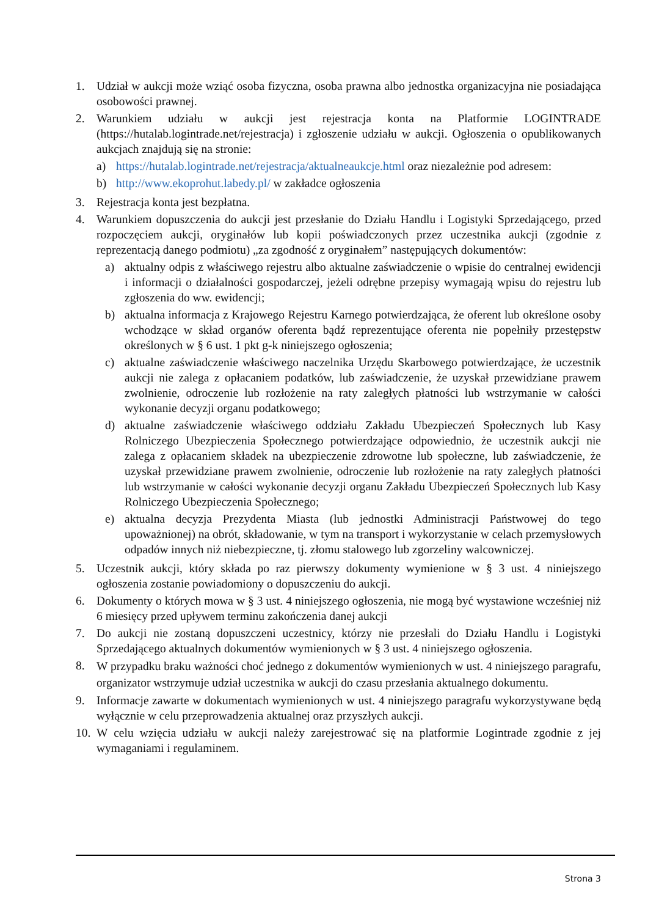1. Udział w aukcji może wziąć osoba fizyczna, osoba prawna albo jednostka organizacyjna nie posiadająca osobowości prawnej.
2. Warunkiem udziału w aukcji jest rejestracja konta na Platformie LOGINTRADE (https://hutalab.logintrade.net/rejestracja) i zgłoszenie udziału w aukcji. Ogłoszenia o opublikowanych aukcjach znajdują się na stronie:
a) https://hutalab.logintrade.net/rejestracja/aktualneaukcje.html oraz niezależnie pod adresem:
b) http://www.ekoprohut.labedy.pl/ w zakładce ogłoszenia
3. Rejestracja konta jest bezpłatna.
4. Warunkiem dopuszczenia do aukcji jest przesłanie do Działu Handlu i Logistyki Sprzedającego, przed rozpoczęciem aukcji, oryginałów lub kopii poświadczonych przez uczestnika aukcji (zgodnie z reprezentacją danego podmiotu) „za zgodność z oryginałem” następujących dokumentów:
a) aktualny odpis z właściwego rejestru albo aktualne zaświadczenie o wpisie do centralnej ewidencji i informacji o działalności gospodarczej, jeżeli odrębne przepisy wymagają wpisu do rejestru lub zgłoszenia do ww. ewidencji;
b) aktualna informacja z Krajowego Rejestru Karnego potwierdzająca, że oferent lub określone osoby wchodzące w skład organów oferenta bądź reprezentujące oferenta nie popełniły przestępstw określonych w § 6 ust. 1 pkt g-k niniejszego ogłoszenia;
c) aktualne zaświadczenie właściwego naczelnika Urzędu Skarbowego potwierdzające, że uczestnik aukcji nie zalega z opłacaniem podatków, lub zaświadczenie, że uzyskał przewidziane prawem zwolnienie, odroczenie lub rozłożenie na raty zaległych płatności lub wstrzymanie w całości wykonanie decyzji organu podatkowego;
d) aktualne zaświadczenie właściwego oddziału Zakładu Ubezpieczeń Społecznych lub Kasy Rolniczego Ubezpieczenia Społecznego potwierdzające odpowiednio, że uczestnik aukcji nie zalega z opłacaniem składek na ubezpieczenie zdrowotne lub społeczne, lub zaświadczenie, że uzyskał przewidziane prawem zwolnienie, odroczenie lub rozłożenie na raty zaległych płatności lub wstrzymanie w całości wykonanie decyzji organu Zakładu Ubezpieczeń Społecznych lub Kasy Rolniczego Ubezpieczenia Społecznego;
e) aktualna decyzja Prezydenta Miasta (lub jednostki Administracji Państwowej do tego upoważnionej) na obrót, składowanie, w tym na transport i wykorzystanie w celach przemysłowych odpadów innych niż niebezpieczne, tj. złomu stalowego lub zgorzeliny walcowniczej.
5. Uczestnik aukcji, który składa po raz pierwszy dokumenty wymienione w § 3 ust. 4 niniejszego ogłoszenia zostanie powiadomiony o dopuszczeniu do aukcji.
6. Dokumenty o których mowa w § 3 ust. 4 niniejszego ogłoszenia, nie mogą być wystawione wcześniej niż 6 miesięcy przed upływem terminu zakończenia danej aukcji
7. Do aukcji nie zostaną dopuszczeni uczestnicy, którzy nie przesłali do Działu Handlu i Logistyki Sprzedającego aktualnych dokumentów wymienionych w § 3 ust. 4 niniejszego ogłoszenia.
8.
W przypadku braku ważności choć jednego z dokumentów wymienionych w ust. 4 niniejszego paragrafu, organizator wstrzymuje udział uczestnika w aukcji do czasu przesłania aktualnego dokumentu.
9. Informacje zawarte w dokumentach wymienionych w ust. 4 niniejszego paragrafu wykorzystywane będą wyłącznie w celu przeprowadzenia aktualnej oraz przyszłych aukcji.
10.
W celu wzięcia udziału w aukcji należy zarejestrować się na platformie Logintrade zgodnie z jej wymaganiami i regulaminem.
Strona 3